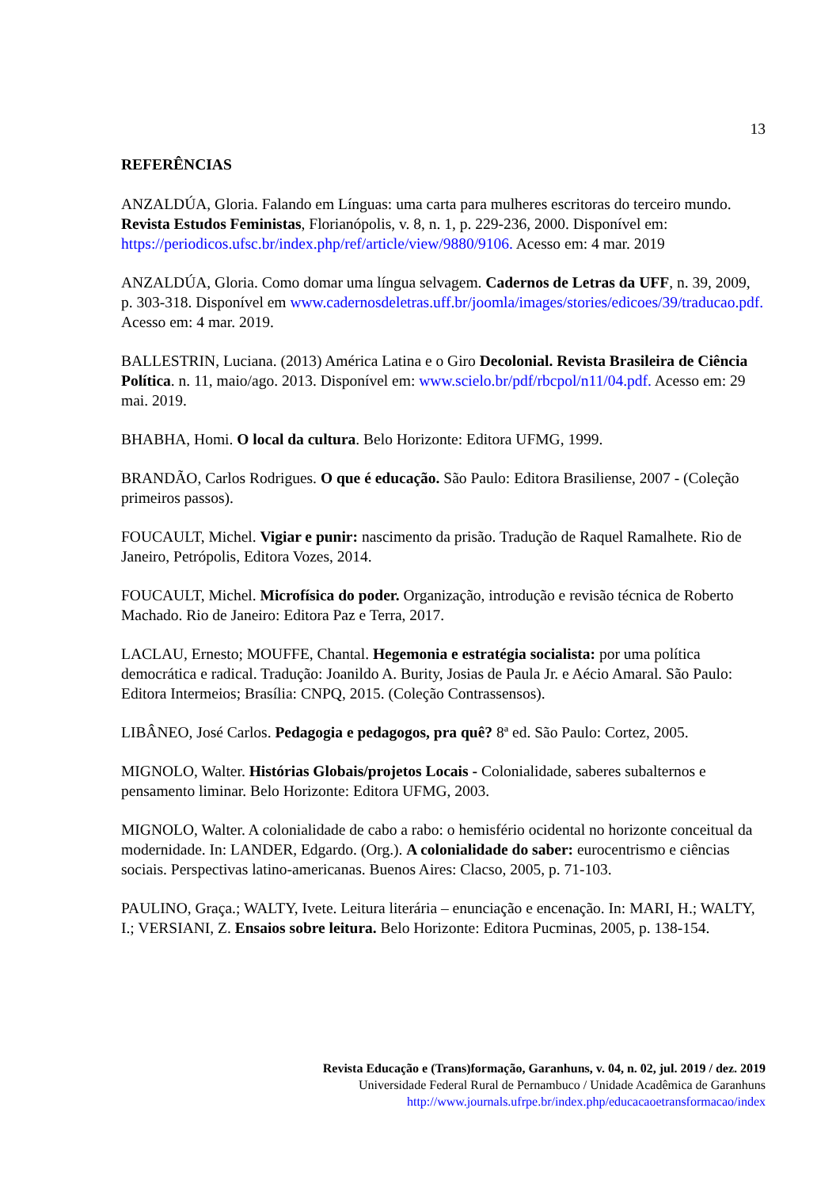13
REFERÊNCIAS
ANZALDÚA, Gloria. Falando em Línguas: uma carta para mulheres escritoras do terceiro mundo. Revista Estudos Feministas, Florianópolis, v. 8, n. 1, p. 229-236, 2000. Disponível em: https://periodicos.ufsc.br/index.php/ref/article/view/9880/9106. Acesso em: 4 mar. 2019
ANZALDÚA, Gloria. Como domar uma língua selvagem. Cadernos de Letras da UFF, n. 39, 2009, p. 303-318. Disponível em www.cadernosdeletras.uff.br/joomla/images/stories/edicoes/39/traducao.pdf. Acesso em: 4 mar. 2019.
BALLESTRIN, Luciana. (2013) América Latina e o Giro Decolonial. Revista Brasileira de Ciência Política. n. 11, maio/ago. 2013. Disponível em: www.scielo.br/pdf/rbcpol/n11/04.pdf. Acesso em: 29 mai. 2019.
BHABHA, Homi. O local da cultura. Belo Horizonte: Editora UFMG, 1999.
BRANDÃO, Carlos Rodrigues. O que é educação. São Paulo: Editora Brasiliense, 2007 - (Coleção primeiros passos).
FOUCAULT, Michel. Vigiar e punir: nascimento da prisão. Tradução de Raquel Ramalhete. Rio de Janeiro, Petrópolis, Editora Vozes, 2014.
FOUCAULT, Michel. Microfísica do poder. Organização, introdução e revisão técnica de Roberto Machado. Rio de Janeiro: Editora Paz e Terra, 2017.
LACLAU, Ernesto; MOUFFE, Chantal. Hegemonia e estratégia socialista: por uma política democrática e radical. Tradução: Joanildo A. Burity, Josias de Paula Jr. e Aécio Amaral. São Paulo: Editora Intermeios; Brasília: CNPQ, 2015. (Coleção Contrassensos).
LIBÂNEO, José Carlos. Pedagogia e pedagogos, pra quê? 8ª ed. São Paulo: Cortez, 2005.
MIGNOLO, Walter. Histórias Globais/projetos Locais - Colonialidade, saberes subalternos e pensamento liminar. Belo Horizonte: Editora UFMG, 2003.
MIGNOLO, Walter. A colonialidade de cabo a rabo: o hemisfério ocidental no horizonte conceitual da modernidade. In: LANDER, Edgardo. (Org.). A colonialidade do saber: eurocentrismo e ciências sociais. Perspectivas latino-americanas. Buenos Aires: Clacso, 2005, p. 71-103.
PAULINO, Graça.; WALTY, Ivete. Leitura literária – enunciação e encenação. In: MARI, H.; WALTY, I.; VERSIANI, Z. Ensaios sobre leitura. Belo Horizonte: Editora Pucminas, 2005, p. 138-154.
Revista Educação e (Trans)formação, Garanhuns, v. 04, n. 02, jul. 2019 / dez. 2019
Universidade Federal Rural de Pernambuco / Unidade Acadêmica de Garanhuns
http://www.journals.ufrpe.br/index.php/educacaoetransformacao/index